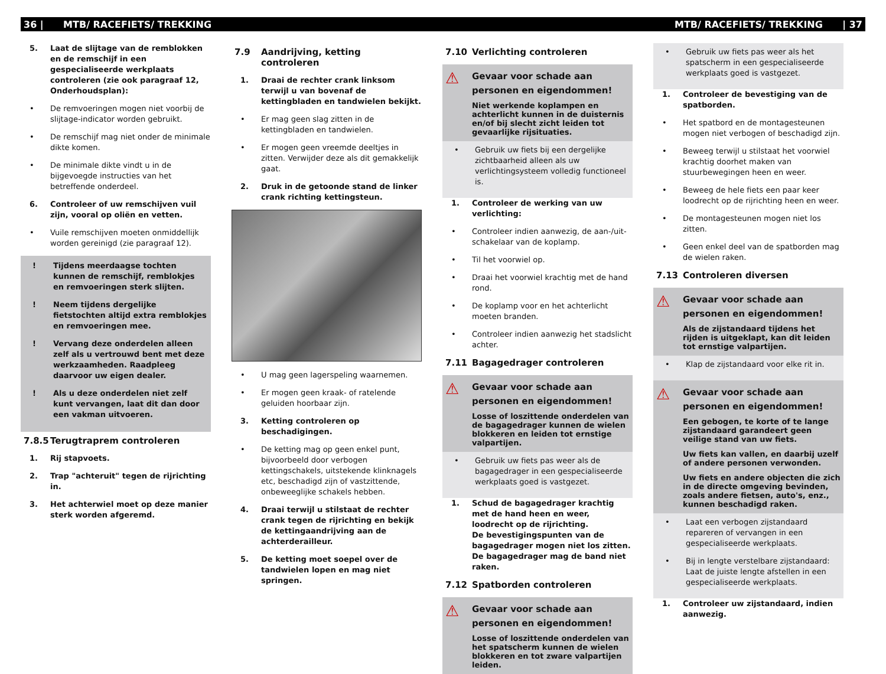36 | MTB/ RACEFIETS/ TREKKING MTB/ RACEFIETS/ TREKKING | 37
5. Laat de slijtage van de remblokken en de remschijf in een gespecialiseerde werkplaats controleren (zie ook paragraaf 12, Onderhoudsplan):
• De remvoeringen mogen niet voorbij de slijtage-indicator worden gebruikt.
• De remschijf mag niet onder de minimale dikte komen.
• De minimale dikte vindt u in de bijgevoegde instructies van het betreffende onderdeel.
6. Controleer of uw remschijven vuil zijn, vooral op oliën en vetten.
• Vuile remschijven moeten onmiddellijk worden gereinigd (zie paragraaf 12).
! Tijdens meerdaagse tochten kunnen de remschijf, remblokjes en remvoeringen sterk slijten.
! Neem tijdens dergelijke fietstochten altijd extra remblokjes en remvoeringen mee.
! Vervang deze onderdelen alleen zelf als u vertrouwd bent met deze werkzaamheden. Raadpleeg daarvoor uw eigen dealer.
! Als u deze onderdelen niet zelf kunt vervangen, laat dit dan door een vakman uitvoeren.
7.8.5 Terugtraprem controleren
1. Rij stapvoets.
2. Trap "achteruit" tegen de rijrichting in.
3. Het achterwiel moet op deze manier sterk worden afgeremd.
7.9 Aandrijving, ketting controleren
1. Draai de rechter crank linksom terwijl u van bovenaf de kettingbladen en tandwielen bekijkt.
• Er mag geen slag zitten in de kettingbladen en tandwielen.
• Er mogen geen vreemde deeltjes in zitten. Verwijder deze als dit gemakkelijk gaat.
2. Druk in de getoonde stand de linker crank richting kettingsteun.
• U mag geen lagerspeling waarnemen.
• Er mogen geen kraak- of ratelende geluiden hoorbaar zijn.
3. Ketting controleren op beschadigingen.
• De ketting mag op geen enkel punt, bijvoorbeeld door verbogen kettingschakels, uitstekende klinknagels etc, beschadigd zijn of vastzittende, onbeweeglijke schakels hebben.
4. Draai terwijl u stilstaat de rechter crank tegen de rijrichting en bekijk de kettingaandrijving aan de achterderailleur.
5. De ketting moet soepel over de tandwielen lopen en mag niet springen.
7.10 Verlichting controleren
⚠
Gevaar voor schade aan personen en eigendommen!
Niet werkende koplampen en achterlicht kunnen in de duisternis en/of bij slecht zicht leiden tot gevaarlijke rijsituaties.
• Gebruik uw fiets bij een dergelijke zichtbaarheid alleen als uw verlichtingsysteem volledig functioneel is.
1. Controleer de werking van uw verlichting:
• Controleer indien aanwezig, de aan-/uit-schakelaar van de koplamp.
• Til het voorwiel op.
• Draai het voorwiel krachtig met de hand rond.
• De koplamp voor en het achterlicht moeten branden.
• Controleer indien aanwezig het stadslicht achter.
7.11 Bagagedrager controleren
⚠
Gevaar voor schade aan personen en eigendommen!
Losse of loszittende onderdelen van de bagagedrager kunnen de wielen blokkeren en leiden tot ernstige valpartijen.
• Gebruik uw fiets pas weer als de bagagedrager in een gespecialiseerde werkplaats goed is vastgezet.
1. Schud de bagagedrager krachtig met de hand heen en weer, loodrecht op de rijrichting.
De bevestigingspunten van de bagagedrager mogen niet los zitten. De bagagedrager mag de band niet raken.
7.12 Spatborden controleren
⚠
Gevaar voor schade aan personen en eigendommen!
Losse of loszittende onderdelen van het spatscherm kunnen de wielen blokkeren en tot zware valpartijen leiden.
• Gebruik uw fiets pas weer als het spatscherm in een gespecialiseerde werkplaats goed is vastgezet.
1. Controleer de bevestiging van de spatborden.
• Het spatbord en de montagesteunen mogen niet verbogen of beschadigd zijn.
• Beweeg terwijl u stilstaat het voorwiel krachtig doorhet maken van stuurbewegingen heen en weer.
• Beweeg de hele fiets een paar keer loodrecht op de rijrichting heen en weer.
• De montagesteunen mogen niet los zitten.
• Geen enkel deel van de spatborden mag de wielen raken.
7.13 Controleren diversen
⚠
Gevaar voor schade aan personen en eigendommen!
Als de zijstandaard tijdens het rijden is uitgeklapt, kan dit leiden tot ernstige valpartijen.
• Klap de zijstandaard voor elke rit in.
⚠
Gevaar voor schade aan personen en eigendommen!
Een gebogen, te korte of te lange zijstandaard garandeert geen veilige stand van uw fiets.
Uw fiets kan vallen, en daarbij uzelf of andere personen verwonden.
Uw fiets en andere objecten die zich in de directe omgeving bevinden, zoals andere fietsen, auto's, enz., kunnen beschadigd raken.
• Laat een verbogen zijstandaard repareren of vervangen in een gespecialiseerde werkplaats.
• Bij in lengte verstelbare zijstandaard: Laat de juiste lengte afstellen in een gespecialiseerde werkplaats.
1. Controleer uw zijstandaard, indien aanwezig.